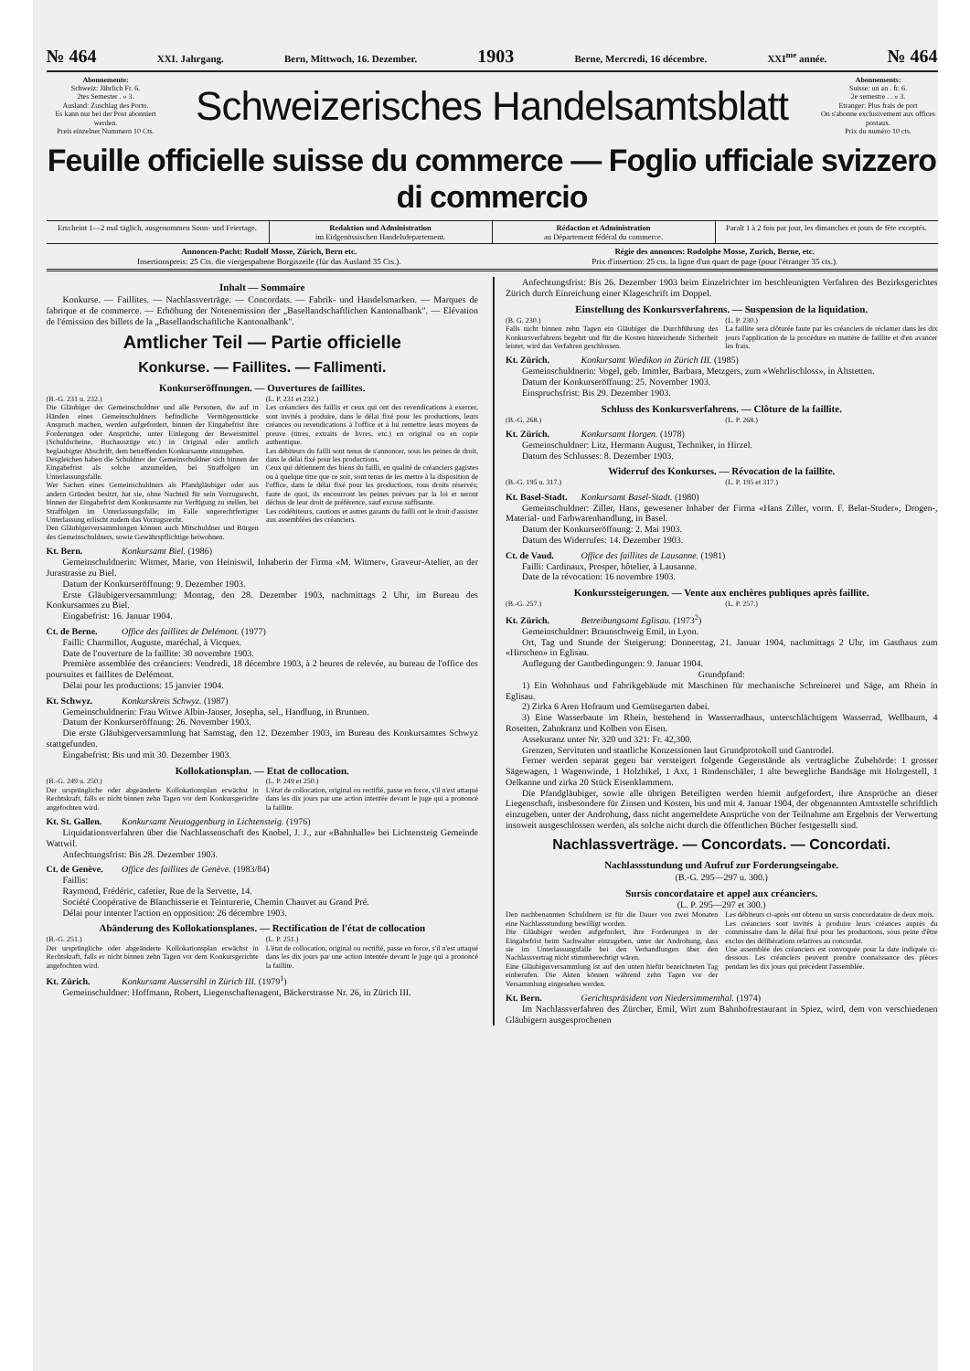№ 464 XXI. Jahrgang. Bern, Mittwoch, 16. Dezember. 1903 Berne, Mercredi, 16 décembre. XXI<sup>me</sup> année. № 464
Abonnemente:
Schweiz: Jährlich Fr. 6.
2tes Semester . » 3.
Ausland: Zuschlag des Porto.
Es kann nur bei der Post abonniert werden.
Preis einzelner Nummern 10 Cts.
Schweizerisches Handelsamtsblatt
Abonnements:
Suisse: un an . fr. 6.
2e semestre . . » 3.
Etranger: Plus frais de port
On s'abonne exclusivement aux offices postaux.
Prix du numéro 10 cts.
Feuille officielle suisse du commerce — Foglio ufficiale svizzero di commercio
Erscheint 1—2 mal täglich, ausgenommen Sonn- und Feiertage.
Redaktion und Administration
im Eidgenössischen Handelsdepartement.
Rédaction et Administration
au Département fédéral du commerce.
Paraît 1 à 2 fois par jour, les dimanches et jours de fête exceptés.
Annoncen-Pacht: Rudolf Mosse, Zürich, Bern etc.
Insertionspreis: 25 Cts. die viergespaltene Borgiszeile (für das Ausland 35 Cts.).
Régie des annonces: Rodolphe Mosse, Zurich, Berne, etc.
Prix d'insertion: 25 cts. la ligne d'un quart de page (pour l'étranger 35 cts.).
Inhalt — Sommaire
Konkurse. — Faillites. — Nachlassverträge. — Concordats. — Fabrik- und Handelsmarken. — Marques de fabrique et de commerce. — Erhöhung der Notenemission der „Basellandschaftlichen Kantonalbank". — Elévation de l'émission des billets de la „Basellandschaftliche Kantonalbank".
Amtlicher Teil — Partie officielle
Konkurse. — Faillites. — Fallimenti.
Konkurseröffnungen. — Ouvertures de faillites.
(B.-G. 231 u. 232.)
Die Gläubiger der Gemeinschuldner und alle Personen, die auf in Händen eines Gemeinschuldners befindliche Vermögensstücke Anspruch machen, werden aufgefordert, binnen der Eingabefrist ihre Forderungen oder Ansprüche, unter Einlegung der Beweismittel (Schuldscheine, Buchauszüge etc.) in Original oder amtlich beglaubigter Abschrift, dem betreffenden Konkursamte einzugeben.
Desgleichen haben die Schuldner der Gemeinschuldner sich binnen der Eingabefrist als solche anzumelden, bei Straffolgen im Unterlassungsfalle.
Wer Sachen eines Gemeinschuldners als Pfandgläubiger oder aus andern Gründen besitzt, hat sie, ohne Nachteil für sein Vorzugsrecht, binnen der Eingabefrist dem Konkursamte zur Verfügung zu stellen, bei Straffolgen im Unterlassungsfalle; im Falle ungerechtfertigter Unterlassung erlischt zudem das Vorzugsrecht.
Den Gläubigerversammlungen können auch Mitschuldner und Bürgen des Gemeinschuldners, sowie Gewährspflichtige beiwohnen.
(L. P. 231 et 232.)
Les créanciers des faillis et ceux qui ont des revendications à exercer, sont invités à produire, dans le délai fixé pour les productions, leurs créances ou revendications à l'office et à lui remettre leurs moyens de preuve (titres, extraits de livres, etc.) en original ou en copie authentique.
Les débiteurs du failli sont tenus de s'annoncer, sous les peines de droit, dans le délai fixé pour les productions.
Ceux qui détiennent des biens du failli, en qualité de créanciers gagistes ou à quelque titre que ce soit, sont tenus de les mettre à la disposition de l'office, dans le délai fixé pour les productions, tous droits réservés; faute de quoi, ils encourront les peines prévues par la loi et seront déchus de leur droit de préférence, sauf excuse suffisante.
Les codébiteurs, cautions et autres garants du failli ont le droit d'assister aux assemblées des créanciers.
Kt. Bern. Konkursamt Biel. (1986)
Gemeinschuldnerin: Witmer, Marie, von Heiniswil, Inhaberin der Firma «M. Witmer», Graveur-Atelier, an der Jurastrasse zu Biel.
Datum der Konkurseröffnung: 9. Dezember 1903.
Erste Gläubigerversammlung: Montag, den 28. Dezember 1903, nachmittags 2 Uhr, im Bureau des Konkursamtes zu Biel.
Eingabefrist: 16. Januar 1904.
Ct. de Berne. Office des faillites de Delémont. (1977)
Failli: Charmillot, Auguste, maréchal, à Vicques.
Date de l'ouverture de la faillite: 30 novembre 1903.
Première assemblée des créanciers: Vendredi, 18 décembre 1903, à 2 heures de relevée, au bureau de l'office des poursuites et faillites de Delémont.
Délai pour les productions: 15 janvier 1904.
Kt. Schwyz. Konkurskreis Schwyz. (1987)
Gemeinschuldnerin: Frau Witwe Albin-Janser, Josepha, sel., Handlung, in Brunnen.
Datum der Konkurseröffnung: 26. November 1903.
Die erste Gläubigerversammlung hat Samstag, den 12. Dezember 1903, im Bureau des Konkursamtes Schwyz stattgefunden.
Eingabefrist: Bis und mit 30. Dezember 1903.
Kollokationsplan. — Etat de collocation.
(B.-G. 249 u. 250.)
Der ursprüngliche oder abgeänderte Kollokationsplan erwächst in Rechtskraft, falls er nicht binnen zehn Tagen vor dem Konkursgerichte angefochten wird.
(L. P. 249 et 250.)
L'état de collocation, original ou rectifié, passe en force, s'il n'est attaqué dans les dix jours par une action intentée devant le juge qui a prononcé la faillite.
Kt. St. Gallen. Konkursamt Neutoggenburg in Lichtensteig. (1976)
Liquidationsverfahren über die Nachlassenschaft des Knobel, J. J., zur «Bahnhalle» bei Lichtensteig Gemeinde Wattwil.
Anfechtungsfrist: Bis 28. Dezember 1903.
Ct. de Genève. Office des faillites de Genève. (1983/84)
Faillis:
Raymond, Frédéric, cafetier, Rue de la Servette, 14.
Société Coopérative de Blanchisserie et Teinturerie, Chemin Chauvet au Grand Pré.
Délai pour intenter l'action en opposition: 26 décembre 1903.
Abänderung des Kollokationsplanes. — Rectification de l'état de collocation
(B.-G. 251.)
Der ursprüngliche oder abgeänderte Kollokationsplan erwächst in Rechtskraft, falls er nicht binnen zehn Tagen vor dem Konkursgerichte angefochten wird.
(L. P. 251.)
L'état de collocation, original ou rectifié, passe en force, s'il n'est attaqué dans les dix jours par une action intentée devant le juge qui a prononcé la faillite.
Kt. Zürich. Konkursamt Aussersihl in Zürich III. (1979<sup>1</sup>)
Gemeinschuldner: Hoffmann, Robert, Liegenschaftenagent, Bäckerstrasse Nr. 26, in Zürich III.
Anfechtungsfrist: Bis 26. Dezember 1903 beim Einzelrichter im beschleunigten Verfahren des Bezirksgerichtes Zürich durch Einreichung einer Klageschrift im Doppel.
Einstellung des Konkursverfahrens. — Suspension de la liquidation.
(B. G. 230.)
Falls nicht binnen zehn Tagen ein Gläubiger die Durchführung des Konkursverfahrens begehrt und für die Kosten hinreichende Sicherheit leistet, wird das Verfahren geschlossen.
(L. P. 230.)
La faillite sera clôturée faute par les créanciers de réclamer dans les dix jours l'application de la procédure en matière de faillite et d'en avancer les frais.
Kt. Zürich. Konkursamt Wiedikon in Zürich III. (1985)
Gemeinschuldnerin: Vogel, geb. Immler, Barbara, Metzgers, zum «Wehrlischloss», in Altstetten.
Datum der Konkurseröffnung: 25. November 1903.
Einspruchsfrist: Bis 29. Dezember 1903.
Schluss des Konkursverfahrens. — Clôture de la faillite.
(B.-G. 268.) (L. P. 268.)
Kt. Zürich. Konkursamt Horgen. (1978)
Gemeinschuldner: Litz, Hermann August, Techniker, in Hirzel.
Datum des Schlusses: 8. Dezember 1903.
Widerruf des Konkurses. — Révocation de la faillite.
(B.-G. 195 u. 317.) (L. P. 195 et 317.)
Kt. Basel-Stadt. Konkursamt Basel-Stadt. (1980)
Gemeinschuldner: Ziller, Hans, gewesener Inhaber der Firma «Hans Ziller, vorm. F. Belat-Studer», Drogen-, Material- und Farbwarenhandlung, in Basel.
Datum der Konkurseröffnung: 2. Mai 1903.
Datum des Widerrufes: 14. Dezember 1903.
Ct. de Vaud. Office des faillites de Lausanne. (1981)
Failli: Cardinaux, Prosper, hôtelier, à Lausanne.
Date de la révocation: 16 novembre 1903.
Konkurssteigerungen. — Vente aux enchères publiques après faillite.
(B.-G. 257.) (L. P. 257.)
Kt. Zürich. Betreibungsamt Eglisau. (1973<sup>2</sup>)
Gemeinschuldner: Braunschweig Emil, in Lyon.
Ort, Tag und Stunde der Steigerung: Donnerstag, 21. Januar 1904, nachmittags 2 Uhr, im Gasthaus zum «Hirschen» in Eglisau.
Auflegung der Gantbedingungen: 9. Januar 1904.
Grundpfand:
1) Ein Wohnhaus und Fabrikgebäude mit Maschinen für mechanische Schreinerei und Säge, am Rhein in Eglisau.
2) Zirka 6 Aren Hofraum und Gemüsegarten dabei.
3) Eine Wasserbaute im Rhein, bestehend in Wasserradhaus, unterschlächtigem Wasserrad, Wellbaum, 4 Rosetten, Zahnkranz und Kolben von Eisen.
Assekuranz unter Nr. 320 und 321: Fr. 42,300.
Grenzen, Servituten und staatliche Konzessionen laut Grundprotokoll und Gantrodel.
Ferner werden separat gegen bar versteigert folgende Gegenstände als vertragliche Zubehörde: 1 grosser Sägewagen, 1 Wagenwinde, 1 Holzbikel, 1 Axt, 1 Rindenschäler, 1 alte bewegliche Bandsäge mit Holzgestell, 1 Oelkanne und zirka 20 Stück Eisenklammern.
Die Pfandgläubiger, sowie alle übrigen Beteiligten werden hiemit aufgefordert, ihre Ansprüche an dieser Liegenschaft, insbesondere für Zinsen und Kosten, bis und mit 4. Januar 1904, der obgenannten Amtsstelle schriftlich einzugeben, unter der Androhung, dass nicht angemeldete Ansprüche von der Teilnahme am Ergebnis der Verwertung insoweit ausgeschlossen werden, als solche nicht durch die öffentlichen Bücher festgestellt sind.
Nachlassverträge. — Concordats. — Concordati.
Nachlassstundung und Aufruf zur Forderungseingabe.
(B.-G. 295—297 u. 300.)
Sursis concordataire et appel aux créanciers.
(L. P. 295—297 et 300.)
Den nachbenannten Schuldnern ist für die Dauer von zwei Monaten eine Nachlassstundung bewilligt worden.
Die Gläubiger werden aufgefordert, ihre Forderungen in der Eingabefrist beim Sachwalter einzugeben, unter der Androhung, dass sie im Unterlassungsfalle bei den Verhandlungen über den Nachlassvertrag nicht stimmberechtigt wären.
Eine Gläubigerversammlung ist auf den unten hiefür bezeichneten Tag einberufen. Die Akten können während zehn Tagen vor der Versammlung eingesehen werden.
Les débiteurs ci-après ont obtenu un sursis concordataire de deux mois.
Les créanciers sont invités à produire leurs créances auprès du commissaire dans le délai fixé pour les productions, sous peine d'être exclus des délibérations relatives au concordat.
Une assemblée des créanciers est convoquée pour la date indiquée ci-dessous. Les créanciers peuvent prendre connaissance des pièces pendant les dix jours qui précèdent l'assemblée.
Kt. Bern. Gerichtspräsident von Niedersimmenthal. (1974)
Im Nachlassverfahren des Zürcher, Emil, Wirt zum Bahnhofrestaurant in Spiez, wird, dem von verschiedenen Gläubigern ausgesprochenen